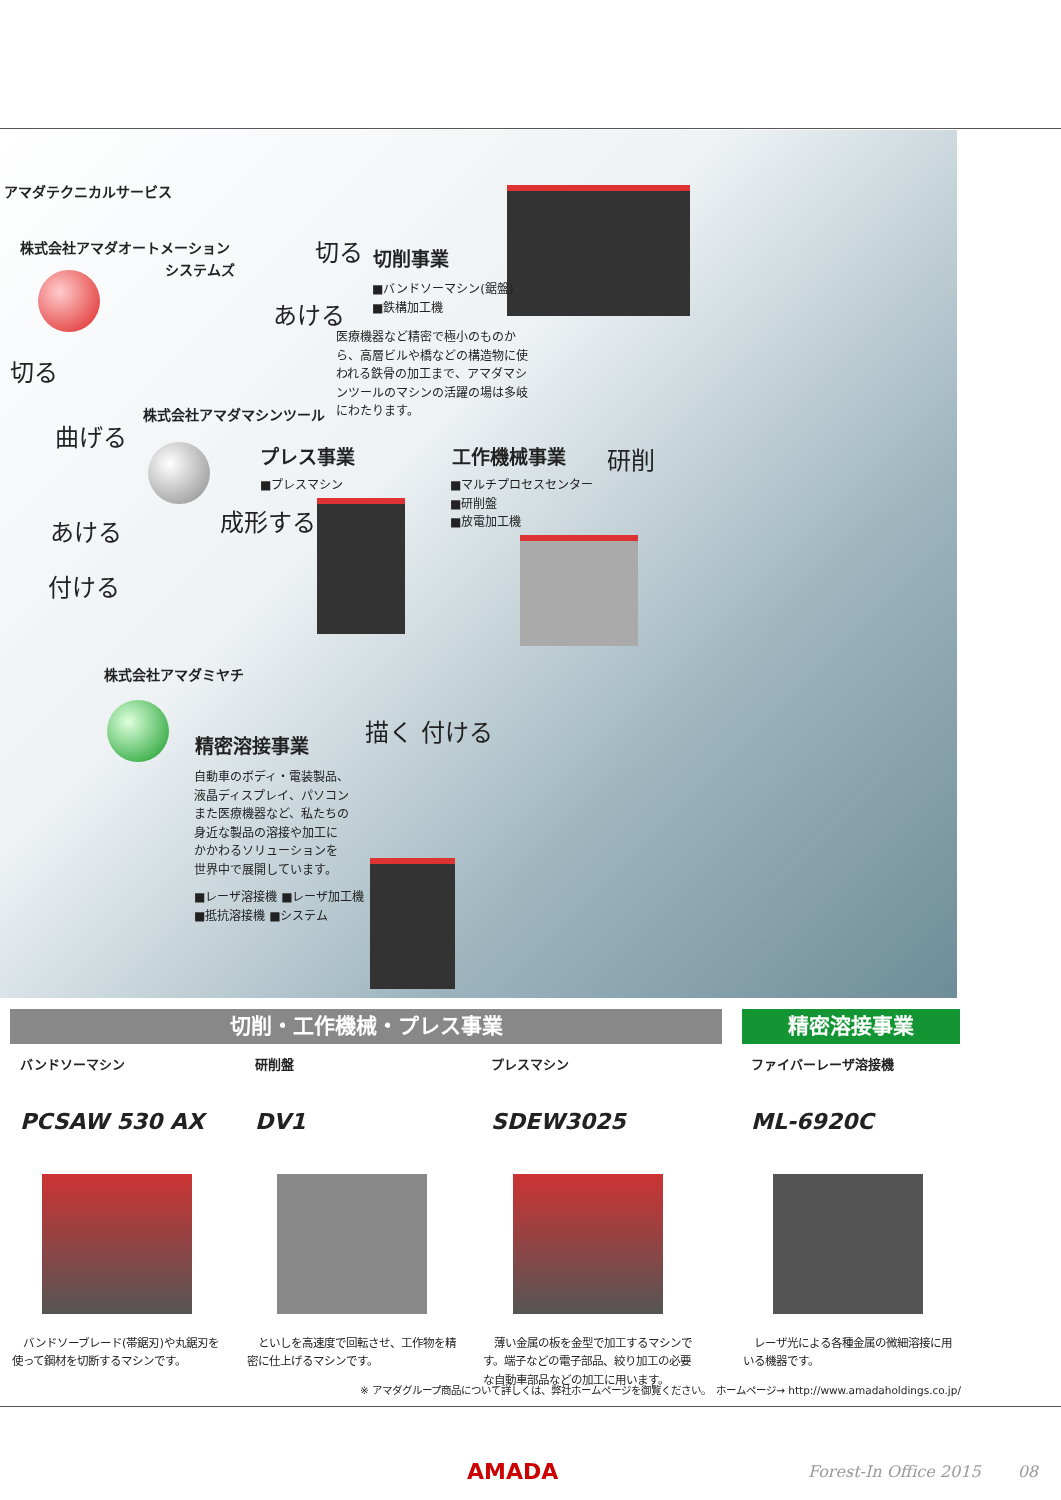アマダテクニカルサービス
株式会社アマダオートメーション
システムズ
切る
あける
切削事業
■バンドソーマシン(鋸盤)
■鉄構加工機
医療機器など精密で極小のものから、高層ビルや橋などの構造物に使われる鉄骨の加工まで、アマダマシンツールのマシンの活躍の場は多岐にわたります。
切る
曲げる
あける
付ける
株式会社アマダマシンツール
プレス事業
■プレスマシン
成形する
工作機械事業
■マルチプロセスセンター
■研削盤
■放電加工機
研削
株式会社アマダミヤチ
精密溶接事業 描く 付ける
自動車のボディ・電装製品、液晶ディスプレイ、パソコンまた医療機器など、私たちの身近な製品の溶接や加工にかかわるソリューションを世界中で展開しています。
■レーザ溶接機 ■レーザ加工機
■抵抗溶接機 ■システム
切削・工作機械・プレス事業 精密溶接事業
バンドソーマシン
PCSAW 530 AX
　バンドソーブレード(帯鋸刃)や丸鋸刃を使って鋼材を切断するマシンです。
研削盤
DV1
　といしを高速度で回転させ、工作物を精密に仕上げるマシンです。
プレスマシン
SDEW3025
　薄い金属の板を金型で加工するマシンです。端子などの電子部品、絞り加工の必要な自動車部品などの加工に用います。
ファイバーレーザ溶接機
ML-6920C
　レーザ光による各種金属の微細溶接に用いる機器です。
※ アマダグループ商品について詳しくは、弊社ホームページを御覧ください。　ホームページ→ http://www.amadaholdings.co.jp/
AMADA Forest-In Office 2015　　 08